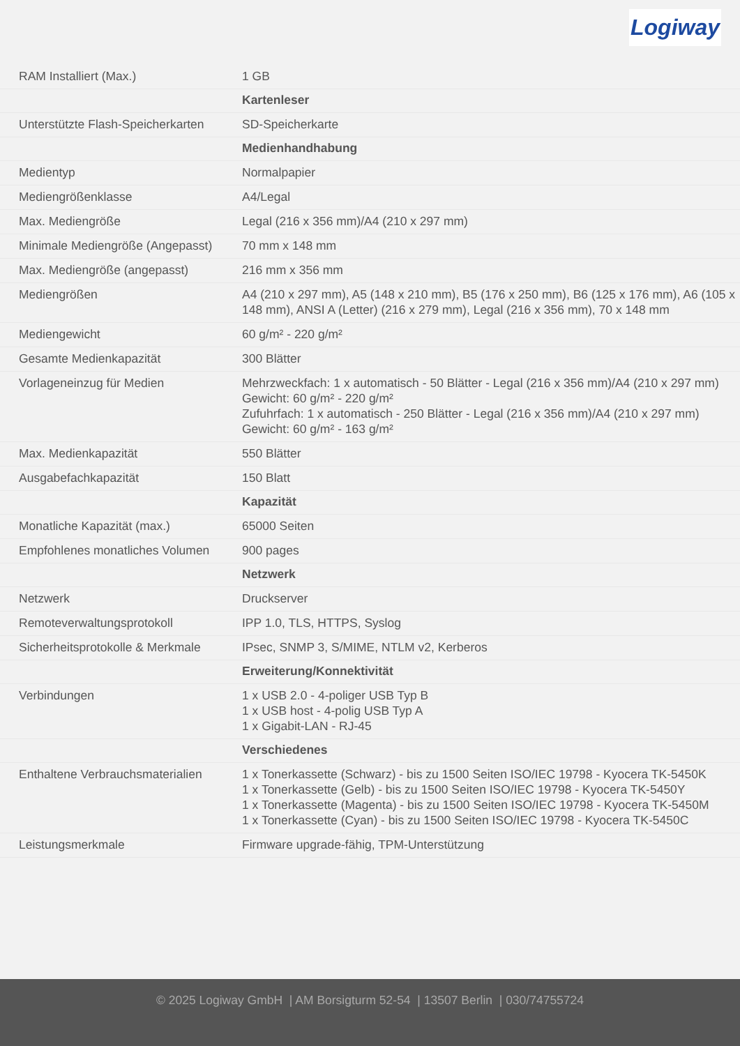Logiway
| RAM Installiert (Max.) | 1 GB |
| | Kartenleser |
| Unterstützte Flash-Speicherkarten | SD-Speicherkarte |
| | Medienhandhabung |
| Medientyp | Normalpapier |
| Mediengrößenklasse | A4/Legal |
| Max. Mediengröße | Legal (216 x 356 mm)/A4 (210 x 297 mm) |
| Minimale Mediengröße (Angepasst) | 70 mm x 148 mm |
| Max. Mediengröße (angepasst) | 216 mm x 356 mm |
| Mediengrößen | A4 (210 x 297 mm), A5 (148 x 210 mm), B5 (176 x 250 mm), B6 (125 x 176 mm), A6 (105 x 148 mm), ANSI A (Letter) (216 x 279 mm), Legal (216 x 356 mm), 70 x 148 mm |
| Mediengewicht | 60 g/m² - 220 g/m² |
| Gesamte Medienkapazität | 300 Blätter |
| Vorlageneinzug für Medien | Mehrzweckfach: 1 x automatisch - 50 Blätter - Legal (216 x 356 mm)/A4 (210 x 297 mm) Gewicht: 60 g/m² - 220 g/m² Zufuhrfach: 1 x automatisch - 250 Blätter - Legal (216 x 356 mm)/A4 (210 x 297 mm) Gewicht: 60 g/m² - 163 g/m² |
| Max. Medienkapazität | 550 Blätter |
| Ausgabefachkapazität | 150 Blatt |
| | Kapazität |
| Monatliche Kapazität (max.) | 65000 Seiten |
| Empfohlenes monatliches Volumen | 900 pages |
| | Netzwerk |
| Netzwerk | Druckserver |
| Remoteverwaltungsprotokoll | IPP 1.0, TLS, HTTPS, Syslog |
| Sicherheitsprotokolle & Merkmale | IPsec, SNMP 3, S/MIME, NTLM v2, Kerberos |
| | Erweiterung/Konnektivität |
| Verbindungen | 1 x USB 2.0 - 4-poliger USB Typ B 1 x USB host - 4-polig USB Typ A 1 x Gigabit-LAN - RJ-45 |
| | Verschiedenes |
| Enthaltene Verbrauchsmaterialien | 1 x Tonerkassette (Schwarz) - bis zu 1500 Seiten ISO/IEC 19798 - Kyocera TK-5450K 1 x Tonerkassette (Gelb) - bis zu 1500 Seiten ISO/IEC 19798 - Kyocera TK-5450Y 1 x Tonerkassette (Magenta) - bis zu 1500 Seiten ISO/IEC 19798 - Kyocera TK-5450M 1 x Tonerkassette (Cyan) - bis zu 1500 Seiten ISO/IEC 19798 - Kyocera TK-5450C |
| Leistungsmerkmale | Firmware upgrade-fähig, TPM-Unterstützung |
© 2025 Logiway GmbH | AM Borsigturm 52-54 | 13507 Berlin | 030/74755724